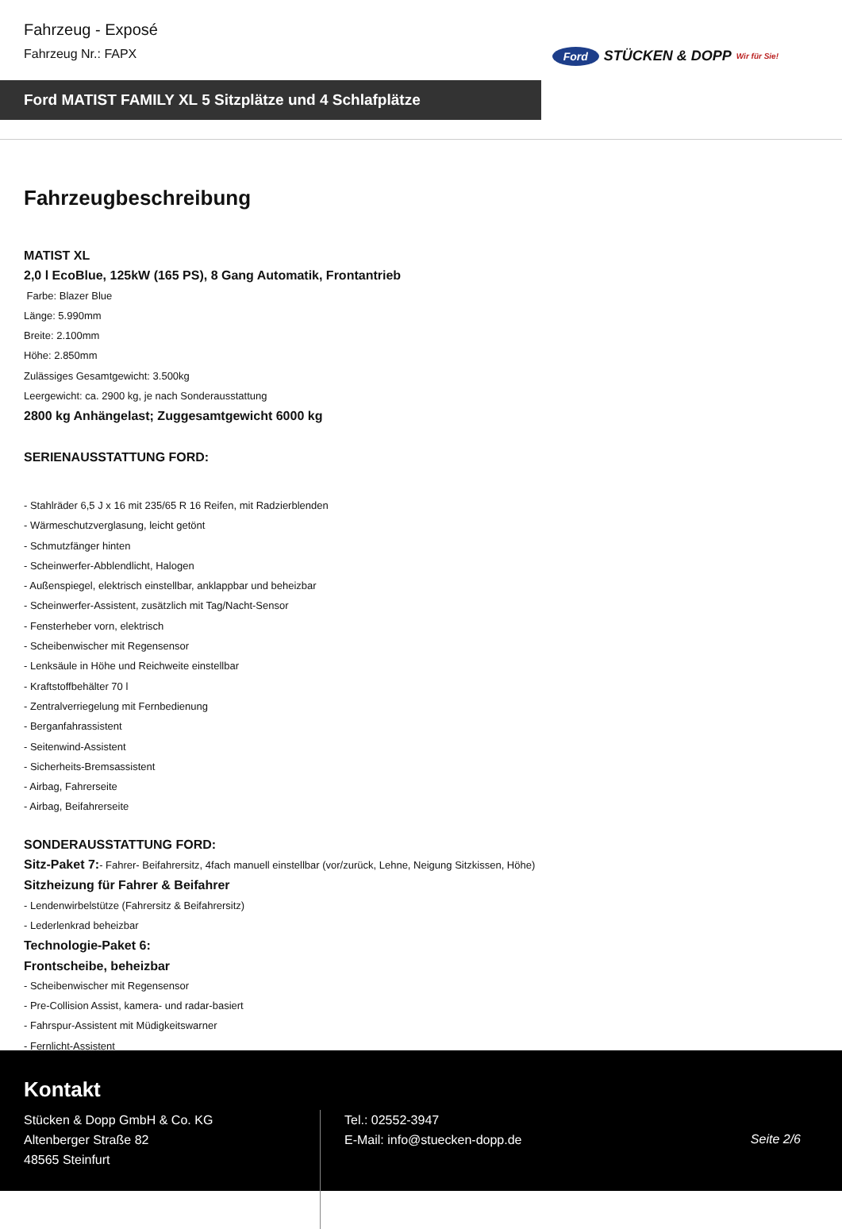Fahrzeug - Exposé
Fahrzeug Nr.: FAPX
Ford STÜCKEN & DOPP Wir für Sie!
Ford MATIST FAMILY XL 5 Sitzplätze und 4 Schlafplätze
Fahrzeugbeschreibung
MATIST XL
2,0 l EcoBlue, 125kW (165 PS), 8 Gang Automatik, Frontantrieb
Farbe: Blazer Blue
Länge: 5.990mm
Breite: 2.100mm
Höhe: 2.850mm
Zulässiges Gesamtgewicht: 3.500kg
Leergewicht: ca. 2900 kg, je nach Sonderausstattung
2800 kg Anhängelast; Zuggesamtgewicht 6000 kg
SERIENAUSSTATTUNG FORD:
- Stahlräder 6,5 J x 16 mit 235/65 R 16 Reifen, mit Radzierblenden
- Wärmeschutzverglasung, leicht getönt
- Schmutzfänger hinten
- Scheinwerfer-Abblendlicht, Halogen
- Außenspiegel, elektrisch einstellbar, anklappbar und beheizbar
- Scheinwerfer-Assistent, zusätzlich mit Tag/Nacht-Sensor
- Fensterheber vorn, elektrisch
- Scheibenwischer mit Regensensor
- Lenksäule in Höhe und Reichweite einstellbar
- Kraftstoffbehälter 70 l
- Zentralverriegelung mit Fernbedienung
- Berganfahrassistent
- Seitenwind-Assistent
- Sicherheits-Bremsassistent
- Airbag, Fahrerseite
- Airbag, Beifahrerseite
SONDERAUSSTATTUNG FORD:
Sitz-Paket 7:- Fahrer- Beifahrersitz, 4fach manuell einstellbar (vor/zurück, Lehne, Neigung Sitzkissen, Höhe)
Sitzheizung für Fahrer & Beifahrer
- Lendenwirbelstütze (Fahrersitz & Beifahrersitz)
- Lederlenkrad beheizbar
Technologie-Paket 6:
Frontscheibe, beheizbar
- Scheibenwischer mit Regensensor
- Pre-Collision Assist, kamera- und radar-basiert
- Fahrspur-Assistent mit Müdigkeitswarner
- Fernlicht-Assistent
Kontakt
Stücken & Dopp GmbH & Co. KG
Altenberger Straße 82
48565 Steinfurt
Tel.: 02552-3947
E-Mail: info@stuecken-dopp.de
Seite 2/6